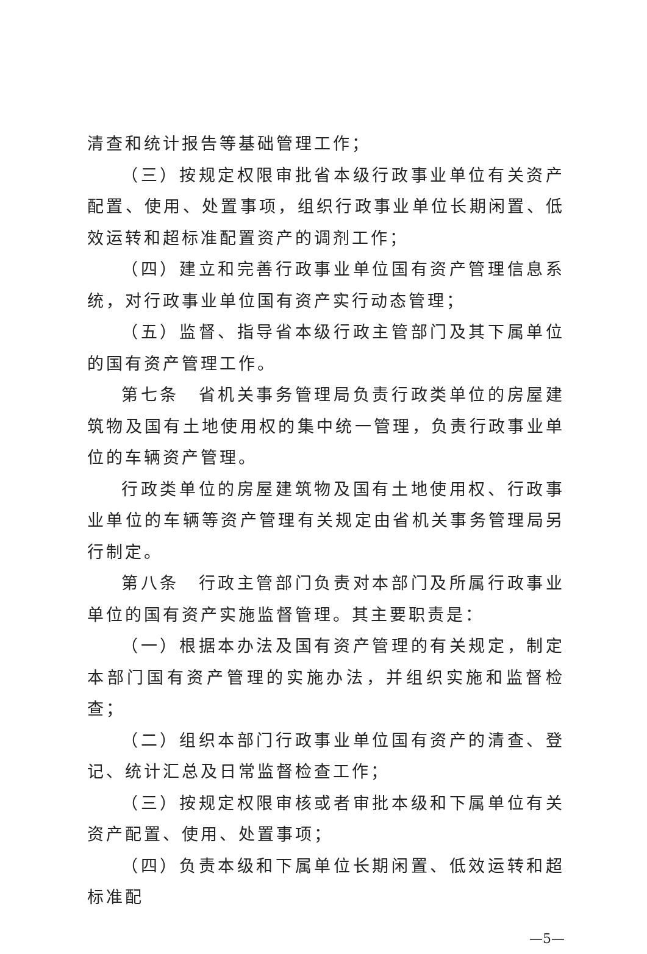清查和统计报告等基础管理工作；
（三）按规定权限审批省本级行政事业单位有关资产配置、使用、处置事项，组织行政事业单位长期闲置、低效运转和超标准配置资产的调剂工作；
（四）建立和完善行政事业单位国有资产管理信息系统，对行政事业单位国有资产实行动态管理；
（五）监督、指导省本级行政主管部门及其下属单位的国有资产管理工作。
第七条　省机关事务管理局负责行政类单位的房屋建筑物及国有土地使用权的集中统一管理，负责行政事业单位的车辆资产管理。
行政类单位的房屋建筑物及国有土地使用权、行政事业单位的车辆等资产管理有关规定由省机关事务管理局另行制定。
第八条　行政主管部门负责对本部门及所属行政事业单位的国有资产实施监督管理。其主要职责是：
（一）根据本办法及国有资产管理的有关规定，制定本部门国有资产管理的实施办法，并组织实施和监督检查；
（二）组织本部门行政事业单位国有资产的清查、登记、统计汇总及日常监督检查工作；
（三）按规定权限审核或者审批本级和下属单位有关资产配置、使用、处置事项；
（四）负责本级和下属单位长期闲置、低效运转和超标准配
—5—